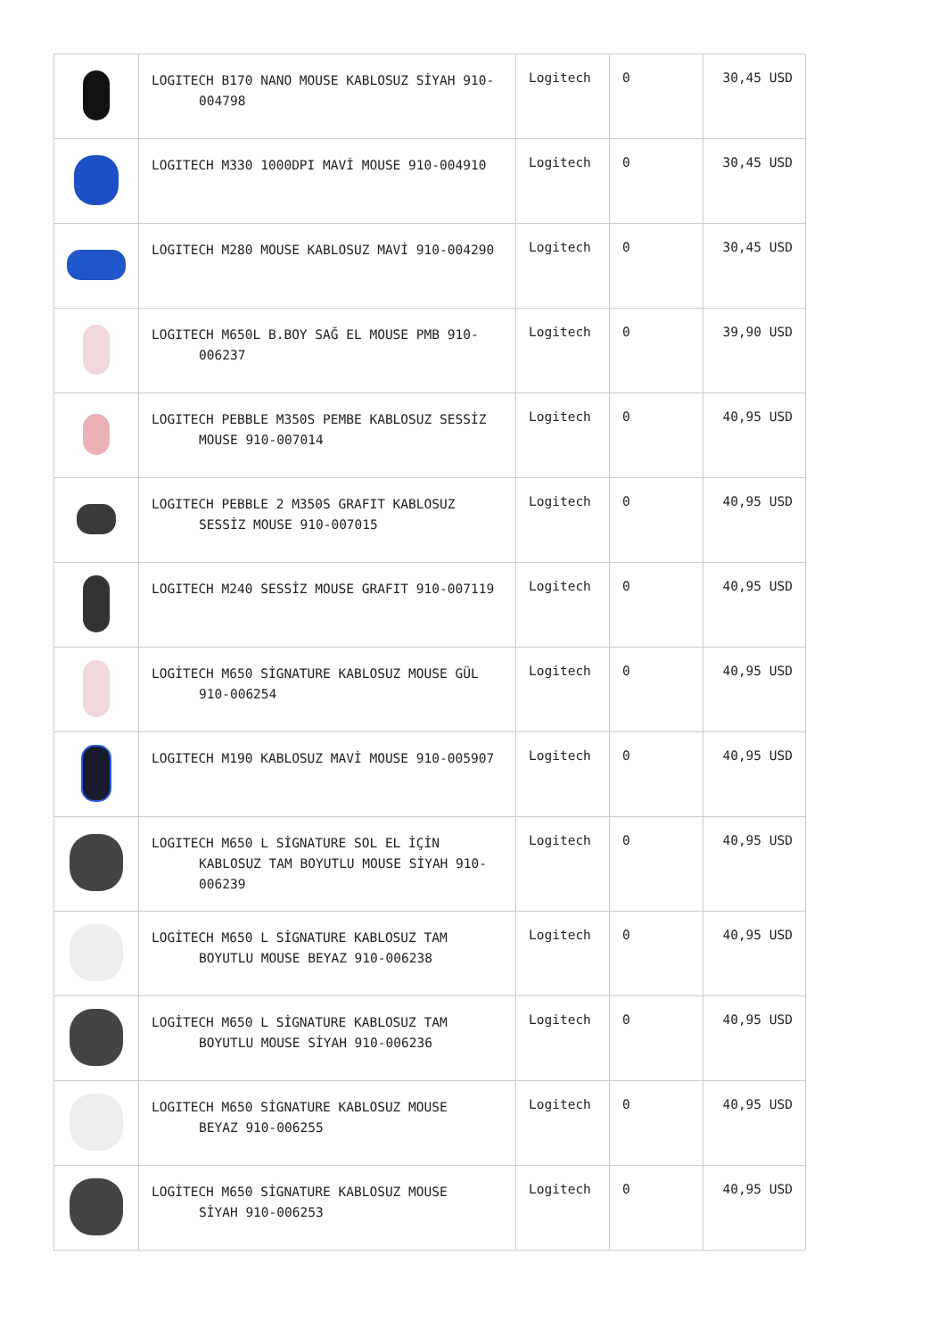| | LOGITECH B170 NANO MOUSE KABLOSUZ SİYAH 910- 004798 | Logitech | 0 | 30,45 USD |
| | LOGITECH M330 1000DPI MAVİ MOUSE 910-004910 | Logitech | 0 | 30,45 USD |
| | LOGITECH M280 MOUSE KABLOSUZ MAVİ 910-004290 | Logitech | 0 | 30,45 USD |
| | LOGITECH M650L B.BOY SAĞ EL MOUSE PMB 910- 006237 | Logitech | 0 | 39,90 USD |
| | LOGITECH PEBBLE M350S PEMBE KABLOSUZ SESSİZ MOUSE 910-007014 | Logitech | 0 | 40,95 USD |
| | LOGITECH PEBBLE 2 M350S GRAFIT KABLOSUZ SESSİZ MOUSE 910-007015 | Logitech | 0 | 40,95 USD |
| | LOGITECH M240 SESSİZ MOUSE GRAFIT 910-007119 | Logitech | 0 | 40,95 USD |
| | LOGİTECH M650 SİGNATURE KABLOSUZ MOUSE GÜL 910-006254 | Logitech | 0 | 40,95 USD |
| | LOGITECH M190 KABLOSUZ MAVİ MOUSE 910-005907 | Logitech | 0 | 40,95 USD |
| | LOGITECH M650 L SİGNATURE SOL EL İÇİN KABLOSUZ TAM BOYUTLU MOUSE SİYAH 910- 006239 | Logitech | 0 | 40,95 USD |
| | LOGİTECH M650 L SİGNATURE KABLOSUZ TAM BOYUTLU MOUSE BEYAZ 910-006238 | Logitech | 0 | 40,95 USD |
| | LOGİTECH M650 L SİGNATURE KABLOSUZ TAM BOYUTLU MOUSE SİYAH 910-006236 | Logitech | 0 | 40,95 USD |
| | LOGITECH M650 SİGNATURE KABLOSUZ MOUSE BEYAZ 910-006255 | Logitech | 0 | 40,95 USD |
| | LOGİTECH M650 SİGNATURE KABLOSUZ MOUSE SİYAH 910-006253 | Logitech | 0 | 40,95 USD |